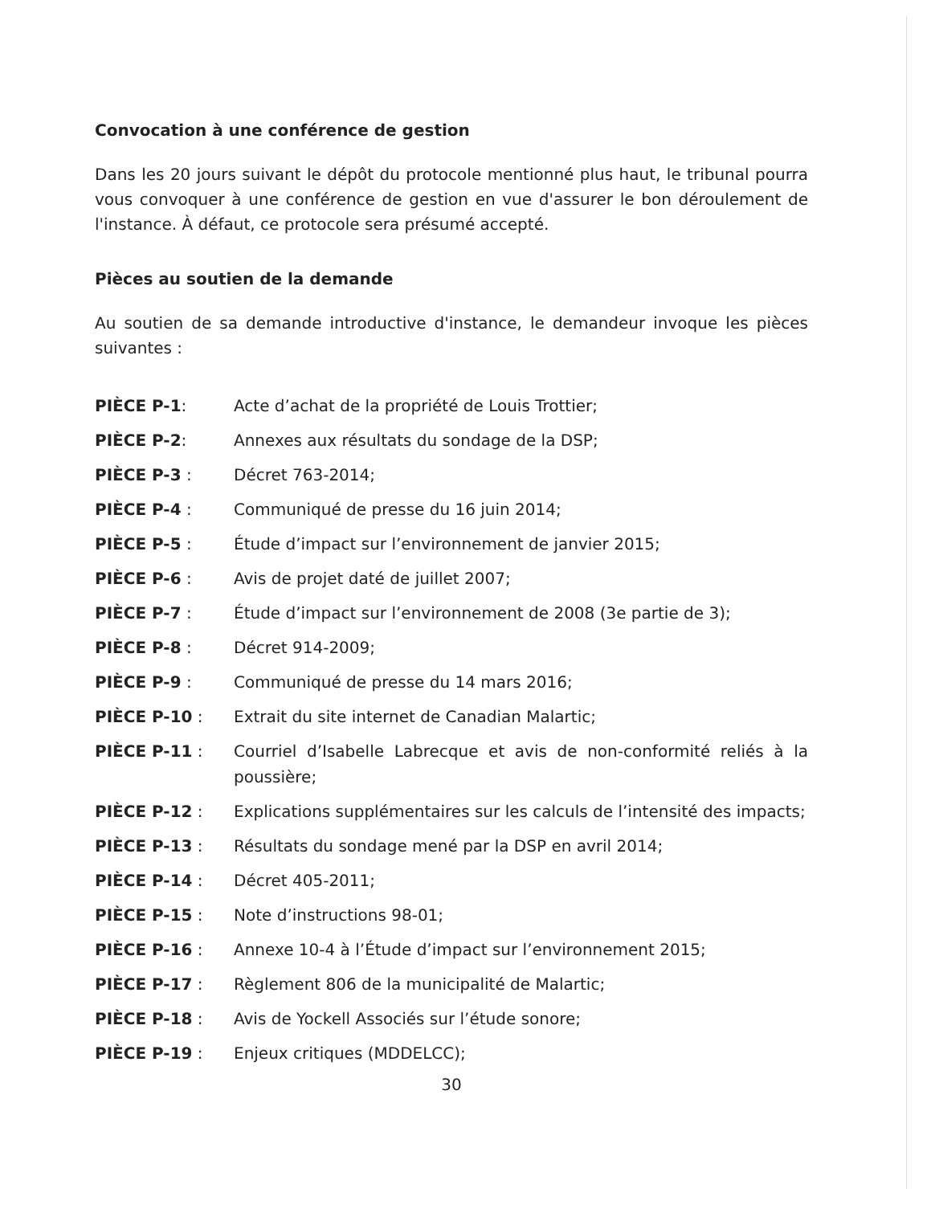Convocation à une conférence de gestion
Dans les 20 jours suivant le dépôt du protocole mentionné plus haut, le tribunal pourra vous convoquer à une conférence de gestion en vue d'assurer le bon déroulement de l'instance. À défaut, ce protocole sera présumé accepté.
Pièces au soutien de la demande
Au soutien de sa demande introductive d'instance, le demandeur invoque les pièces suivantes :
PIÈCE P-1: Acte d’achat de la propriété de Louis Trottier;
PIÈCE P-2: Annexes aux résultats du sondage de la DSP;
PIÈCE P-3 : Décret 763-2014;
PIÈCE P-4 : Communiqué de presse du 16 juin 2014;
PIÈCE P-5 : Étude d’impact sur l’environnement de janvier 2015;
PIÈCE P-6 : Avis de projet daté de juillet 2007;
PIÈCE P-7 : Étude d’impact sur l’environnement de 2008 (3e partie de 3);
PIÈCE P-8 : Décret 914-2009;
PIÈCE P-9 : Communiqué de presse du 14 mars 2016;
PIÈCE P-10 : Extrait du site internet de Canadian Malartic;
PIÈCE P-11 : Courriel d’Isabelle Labrecque et avis de non-conformité reliés à la poussière;
PIÈCE P-12 : Explications supplémentaires sur les calculs de l’intensité des impacts;
PIÈCE P-13 : Résultats du sondage mené par la DSP en avril 2014;
PIÈCE P-14 : Décret 405-2011;
PIÈCE P-15 : Note d’instructions 98-01;
PIÈCE P-16 : Annexe 10-4 à l’Étude d’impact sur l’environnement 2015;
PIÈCE P-17 : Règlement 806 de la municipalité de Malartic;
PIÈCE P-18 : Avis de Yockell Associés sur l’étude sonore;
PIÈCE P-19 : Enjeux critiques (MDDELCC);
30